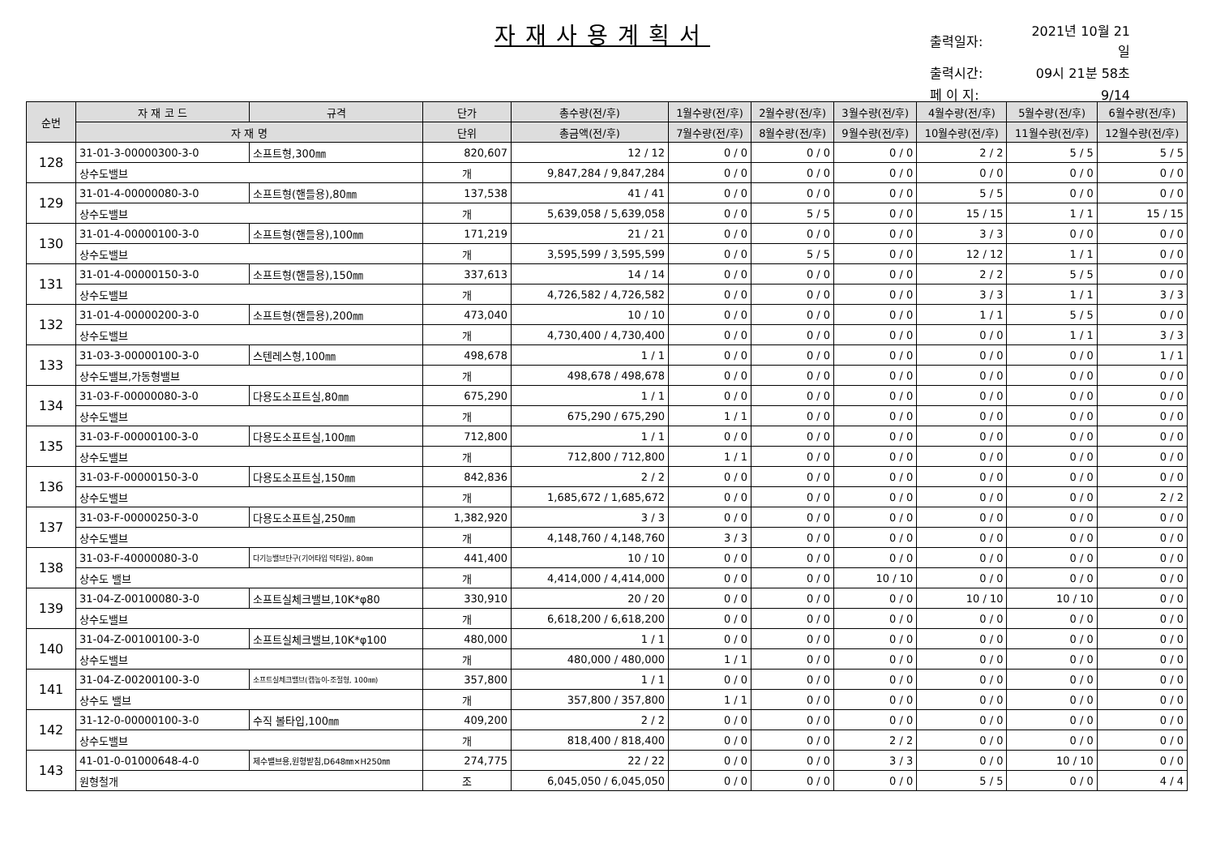자재사용계획서
| 출력일자: | 2021년 10월 21일 |
| 출력시간: | 09시 21분 58초 |
| 페 이 지: | 9/14 |
| 순번 | 자 재 코 드 | 규격 | 단가 | 총수량(전/후) | 1월수량(전/후) | 2월수량(전/후) | 3월수량(전/후) | 4월수량(전/후) | 5월수량(전/후) | 6월수량(전/후) |
| --- | --- | --- | --- | --- | --- | --- | --- | --- | --- | --- |
| | 자 재 명 | | 단위 | 총금액(전/후) | 7월수량(전/후) | 8월수량(전/후) | 9월수량(전/후) | 10월수량(전/후) | 11월수량(전/후) | 12월수량(전/후) |
| 128 | 31-01-3-00000300-3-0 | 소프트형,300㎜ | 820,607 | 12 / 12 | 0 / 0 | 0 / 0 | 0 / 0 | 2 / 2 | 5 / 5 | 5 / 5 |
| | 상수도밸브 | | 개 | 9,847,284 / 9,847,284 | 0 / 0 | 0 / 0 | 0 / 0 | 0 / 0 | 0 / 0 | 0 / 0 |
| 129 | 31-01-4-00000080-3-0 | 소프트형(핸들용),80㎜ | 137,538 | 41 / 41 | 0 / 0 | 0 / 0 | 0 / 0 | 5 / 5 | 0 / 0 | 0 / 0 |
| | 상수도밸브 | | 개 | 5,639,058 / 5,639,058 | 0 / 0 | 5 / 5 | 0 / 0 | 15 / 15 | 1 / 1 | 15 / 15 |
| 130 | 31-01-4-00000100-3-0 | 소프트형(핸들용),100㎜ | 171,219 | 21 / 21 | 0 / 0 | 0 / 0 | 0 / 0 | 3 / 3 | 0 / 0 | 0 / 0 |
| | 상수도밸브 | | 개 | 3,595,599 / 3,595,599 | 0 / 0 | 5 / 5 | 0 / 0 | 12 / 12 | 1 / 1 | 0 / 0 |
| 131 | 31-01-4-00000150-3-0 | 소프트형(핸들용),150㎜ | 337,613 | 14 / 14 | 0 / 0 | 0 / 0 | 0 / 0 | 2 / 2 | 5 / 5 | 0 / 0 |
| | 상수도밸브 | | 개 | 4,726,582 / 4,726,582 | 0 / 0 | 0 / 0 | 0 / 0 | 3 / 3 | 1 / 1 | 3 / 3 |
| 132 | 31-01-4-00000200-3-0 | 소프트형(핸들용),200㎜ | 473,040 | 10 / 10 | 0 / 0 | 0 / 0 | 0 / 0 | 1 / 1 | 5 / 5 | 0 / 0 |
| | 상수도밸브 | | 개 | 4,730,400 / 4,730,400 | 0 / 0 | 0 / 0 | 0 / 0 | 0 / 0 | 1 / 1 | 3 / 3 |
| 133 | 31-03-3-00000100-3-0 | 스텐레스형,100㎜ | 498,678 | 1 / 1 | 0 / 0 | 0 / 0 | 0 / 0 | 0 / 0 | 0 / 0 | 1 / 1 |
| | 상수도밸브,가동형밸브 | | 개 | 498,678 / 498,678 | 0 / 0 | 0 / 0 | 0 / 0 | 0 / 0 | 0 / 0 | 0 / 0 |
| 134 | 31-03-F-00000080-3-0 | 다용도소프트실,80㎜ | 675,290 | 1 / 1 | 0 / 0 | 0 / 0 | 0 / 0 | 0 / 0 | 0 / 0 | 0 / 0 |
| | 상수도밸브 | | 개 | 675,290 / 675,290 | 1 / 1 | 0 / 0 | 0 / 0 | 0 / 0 | 0 / 0 | 0 / 0 |
| 135 | 31-03-F-00000100-3-0 | 다용도소프트실,100㎜ | 712,800 | 1 / 1 | 0 / 0 | 0 / 0 | 0 / 0 | 0 / 0 | 0 / 0 | 0 / 0 |
| | 상수도밸브 | | 개 | 712,800 / 712,800 | 1 / 1 | 0 / 0 | 0 / 0 | 0 / 0 | 0 / 0 | 0 / 0 |
| 136 | 31-03-F-00000150-3-0 | 다용도소프트실,150㎜ | 842,836 | 2 / 2 | 0 / 0 | 0 / 0 | 0 / 0 | 0 / 0 | 0 / 0 | 0 / 0 |
| | 상수도밸브 | | 개 | 1,685,672 / 1,685,672 | 0 / 0 | 0 / 0 | 0 / 0 | 0 / 0 | 0 / 0 | 2 / 2 |
| 137 | 31-03-F-00000250-3-0 | 다용도소프트실,250㎜ | 1,382,920 | 3 / 3 | 0 / 0 | 0 / 0 | 0 / 0 | 0 / 0 | 0 / 0 | 0 / 0 |
| | 상수도밸브 | | 개 | 4,148,760 / 4,148,760 | 3 / 3 | 0 / 0 | 0 / 0 | 0 / 0 | 0 / 0 | 0 / 0 |
| 138 | 31-03-F-40000080-3-0 | 다기능밸브단구(기어타입 덕타일), 80㎜ | 441,400 | 10 / 10 | 0 / 0 | 0 / 0 | 0 / 0 | 0 / 0 | 0 / 0 | 0 / 0 |
| | 상수도 밸브 | | 개 | 4,414,000 / 4,414,000 | 0 / 0 | 0 / 0 | 10 / 10 | 0 / 0 | 0 / 0 | 0 / 0 |
| 139 | 31-04-Z-00100080-3-0 | 소프트실체크밸브,10K*φ80 | 330,910 | 20 / 20 | 0 / 0 | 0 / 0 | 0 / 0 | 10 / 10 | 10 / 10 | 0 / 0 |
| | 상수도밸브 | | 개 | 6,618,200 / 6,618,200 | 0 / 0 | 0 / 0 | 0 / 0 | 0 / 0 | 0 / 0 | 0 / 0 |
| 140 | 31-04-Z-00100100-3-0 | 소프트실체크밸브,10K*φ100 | 480,000 | 1 / 1 | 0 / 0 | 0 / 0 | 0 / 0 | 0 / 0 | 0 / 0 | 0 / 0 |
| | 상수도밸브 | | 개 | 480,000 / 480,000 | 1 / 1 | 0 / 0 | 0 / 0 | 0 / 0 | 0 / 0 | 0 / 0 |
| 141 | 31-04-Z-00200100-3-0 | 소프트실체크밸브(캡높이-조절형, 100㎜) | 357,800 | 1 / 1 | 0 / 0 | 0 / 0 | 0 / 0 | 0 / 0 | 0 / 0 | 0 / 0 |
| | 상수도 밸브 | | 개 | 357,800 / 357,800 | 1 / 1 | 0 / 0 | 0 / 0 | 0 / 0 | 0 / 0 | 0 / 0 |
| 142 | 31-12-0-00000100-3-0 | 수직 볼타입,100㎜ | 409,200 | 2 / 2 | 0 / 0 | 0 / 0 | 0 / 0 | 0 / 0 | 0 / 0 | 0 / 0 |
| | 상수도밸브 | | 개 | 818,400 / 818,400 | 0 / 0 | 0 / 0 | 2 / 2 | 0 / 0 | 0 / 0 | 0 / 0 |
| 143 | 41-01-0-01000648-4-0 | 제수밸브용,원형받침,D648㎜×H250㎜ | 274,775 | 22 / 22 | 0 / 0 | 0 / 0 | 3 / 3 | 0 / 0 | 10 / 10 | 0 / 0 |
| | 원형철개 | | 조 | 6,045,050 / 6,045,050 | 0 / 0 | 0 / 0 | 0 / 0 | 5 / 5 | 0 / 0 | 4 / 4 |